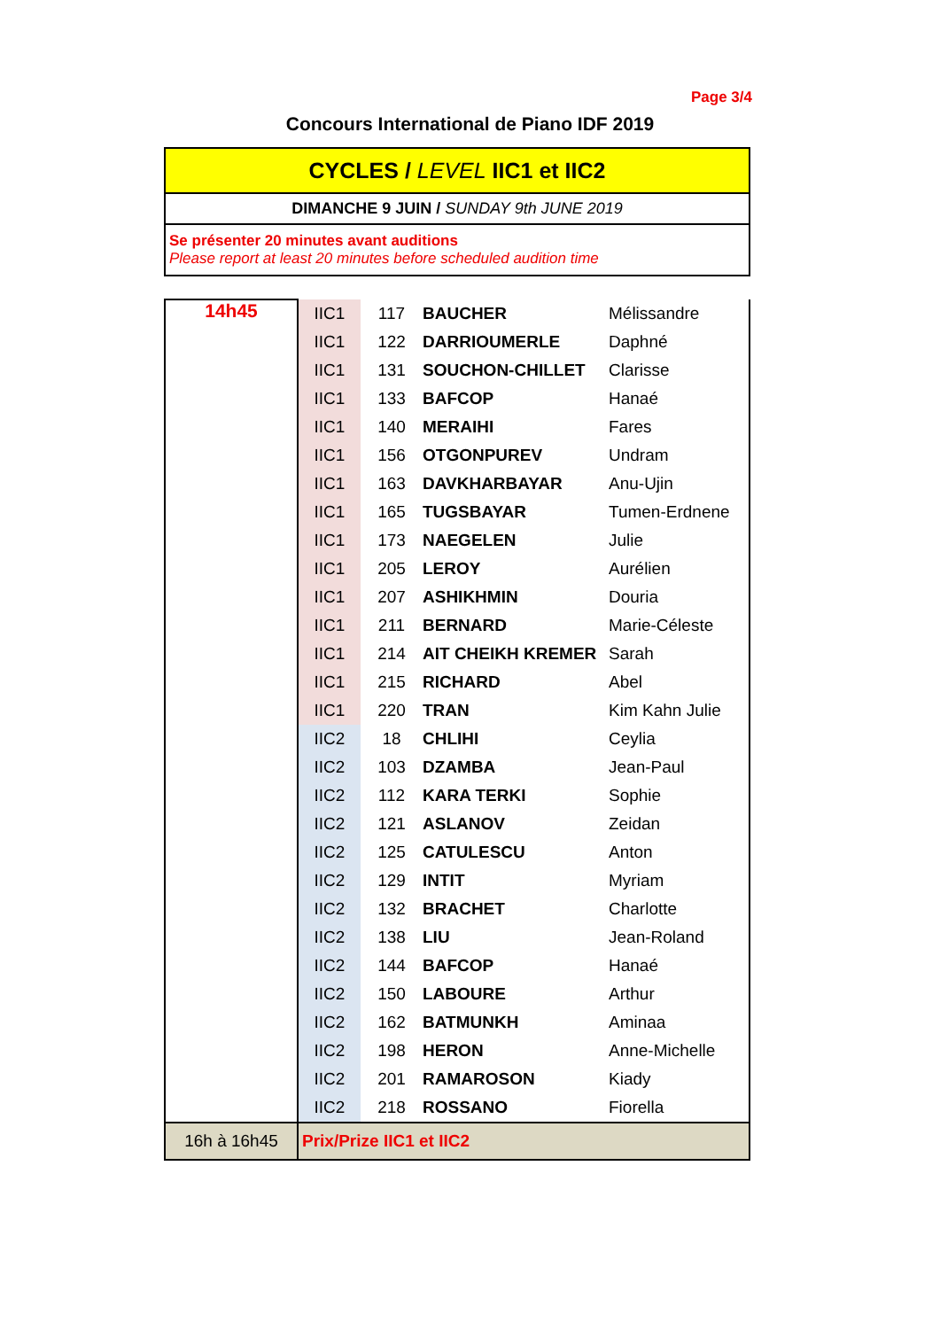Page 3/4
Concours International de Piano IDF 2019
CYCLES / LEVEL IIC1 et IIC2
DIMANCHE 9 JUIN / SUNDAY 9th JUNE 2019
Se présenter 20 minutes avant auditions
Please report at least 20 minutes before scheduled audition time
| 14h45 | IIC1 | 117 | BAUCHER | Mélissandre |
| | IIC1 | 122 | DARRIOUMERLE | Daphné |
| | IIC1 | 131 | SOUCHON-CHILLET | Clarisse |
| | IIC1 | 133 | BAFCOP | Hanaé |
| | IIC1 | 140 | MERAIHI | Fares |
| | IIC1 | 156 | OTGONPUREV | Undram |
| | IIC1 | 163 | DAVKHARBAYAR | Anu-Ujin |
| | IIC1 | 165 | TUGSBAYAR | Tumen-Erdnene |
| | IIC1 | 173 | NAEGELEN | Julie |
| | IIC1 | 205 | LEROY | Aurélien |
| | IIC1 | 207 | ASHIKHMIN | Douria |
| | IIC1 | 211 | BERNARD | Marie-Céleste |
| | IIC1 | 214 | AIT CHEIKH KREMER | Sarah |
| | IIC1 | 215 | RICHARD | Abel |
| | IIC1 | 220 | TRAN | Kim Kahn Julie |
| | IIC2 | 18 | CHLIHI | Ceylia |
| | IIC2 | 103 | DZAMBA | Jean-Paul |
| | IIC2 | 112 | KARA TERKI | Sophie |
| | IIC2 | 121 | ASLANOV | Zeidan |
| | IIC2 | 125 | CATULESCU | Anton |
| | IIC2 | 129 | INTIT | Myriam |
| | IIC2 | 132 | BRACHET | Charlotte |
| | IIC2 | 138 | LIU | Jean-Roland |
| | IIC2 | 144 | BAFCOP | Hanaé |
| | IIC2 | 150 | LABOURE | Arthur |
| | IIC2 | 162 | BATMUNKH | Aminaa |
| | IIC2 | 198 | HERON | Anne-Michelle |
| | IIC2 | 201 | RAMAROSON | Kiady |
| | IIC2 | 218 | ROSSANO | Fiorella |
| 16h à 16h45 | Prix/Prize IIC1 et IIC2 | | | |